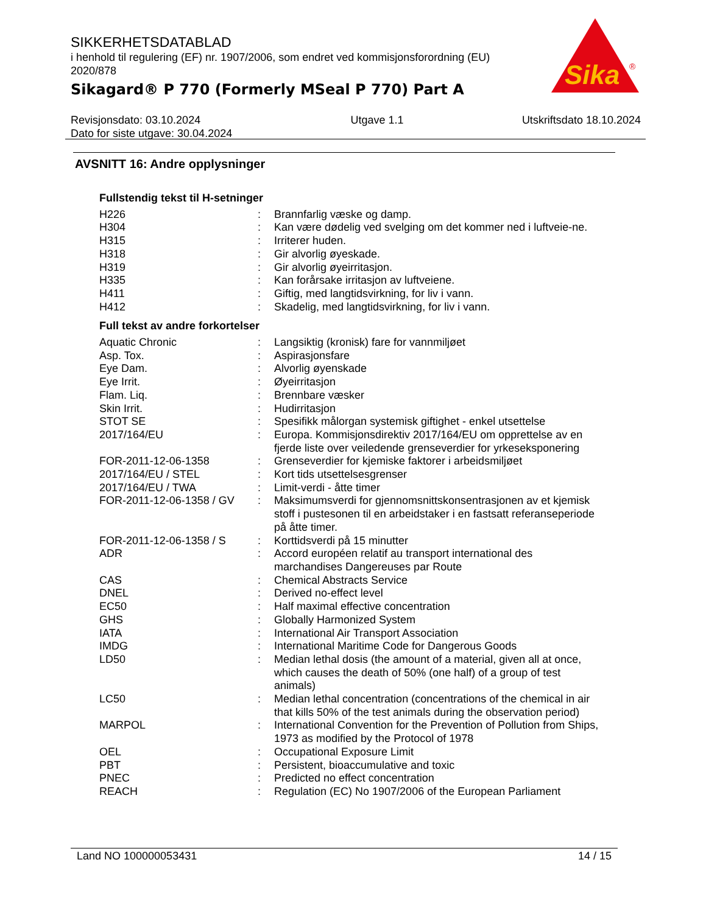SIKKERHETSDATABLAD
i henhold til regulering (EF) nr. 1907/2006, som endret ved kommisjonsforordning (EU) 2020/878
Sikagard® P 770 (Formerly MSeal P 770) Part A
Sika
®
Revisjonsdato: 03.10.2024
Dato for siste utgave: 30.04.2024
Utgave 1.1 Utskriftsdato 18.10.2024
AVSNITT 16: Andre opplysninger
Fullstendig tekst til H-setninger
| H226 | : | Brannfarlig væske og damp. |
| H304 | : | Kan være dødelig ved svelging om det kommer ned i luftveie-ne. |
| H315 | : | Irriterer huden. |
| H318 | : | Gir alvorlig øyeskade. |
| H319 | : | Gir alvorlig øyeirritasjon. |
| H335 | : | Kan forårsake irritasjon av luftveiene. |
| H411 | : | Giftig, med langtidsvirkning, for liv i vann. |
| H412 | : | Skadelig, med langtidsvirkning, for liv i vann. |
Full tekst av andre forkortelser
| Aquatic Chronic | : | Langsiktig (kronisk) fare for vannmiljøet |
| Asp. Tox. | : | Aspirasjonsfare |
| Eye Dam. | : | Alvorlig øyenskade |
| Eye Irrit. | : | Øyeirritasjon |
| Flam. Liq. | : | Brennbare væsker |
| Skin Irrit. | : | Hudirritasjon |
| STOT SE | : | Spesifikk målorgan systemisk giftighet - enkel utsettelse |
| 2017/164/EU | : | Europa. Kommisjonsdirektiv 2017/164/EU om opprettelse av en fjerde liste over veiledende grenseverdier for yrkeseksponering |
| FOR-2011-12-06-1358 | : | Grenseverdier for kjemiske faktorer i arbeidsmiljøet |
| 2017/164/EU / STEL | : | Kort tids utsettelsesgrenser |
| 2017/164/EU / TWA | : | Limit-verdi - åtte timer |
| FOR-2011-12-06-1358 / GV | : | Maksimumsverdi for gjennomsnittskonsentrasjonen av et kjemisk stoff i pustesonen til en arbeidstaker i en fastsatt referanseperiode på åtte timer. |
| FOR-2011-12-06-1358 / S | : | Korttidsverdi på 15 minutter |
| ADR | : | Accord européen relatif au transport international des marchandises Dangereuses par Route |
| CAS | : | Chemical Abstracts Service |
| DNEL | : | Derived no-effect level |
| EC50 | : | Half maximal effective concentration |
| GHS | : | Globally Harmonized System |
| IATA | : | International Air Transport Association |
| IMDG | : | International Maritime Code for Dangerous Goods |
| LD50 | : | Median lethal dosis (the amount of a material, given all at once, which causes the death of 50% (one half) of a group of test animals) |
| LC50 | : | Median lethal concentration (concentrations of the chemical in air that kills 50% of the test animals during the observation period) |
| MARPOL | : | International Convention for the Prevention of Pollution from Ships, 1973 as modified by the Protocol of 1978 |
| OEL | : | Occupational Exposure Limit |
| PBT | : | Persistent, bioaccumulative and toxic |
| PNEC | : | Predicted no effect concentration |
| REACH | : | Regulation (EC) No 1907/2006 of the European Parliament |
Land NO 100000053431 14 / 15